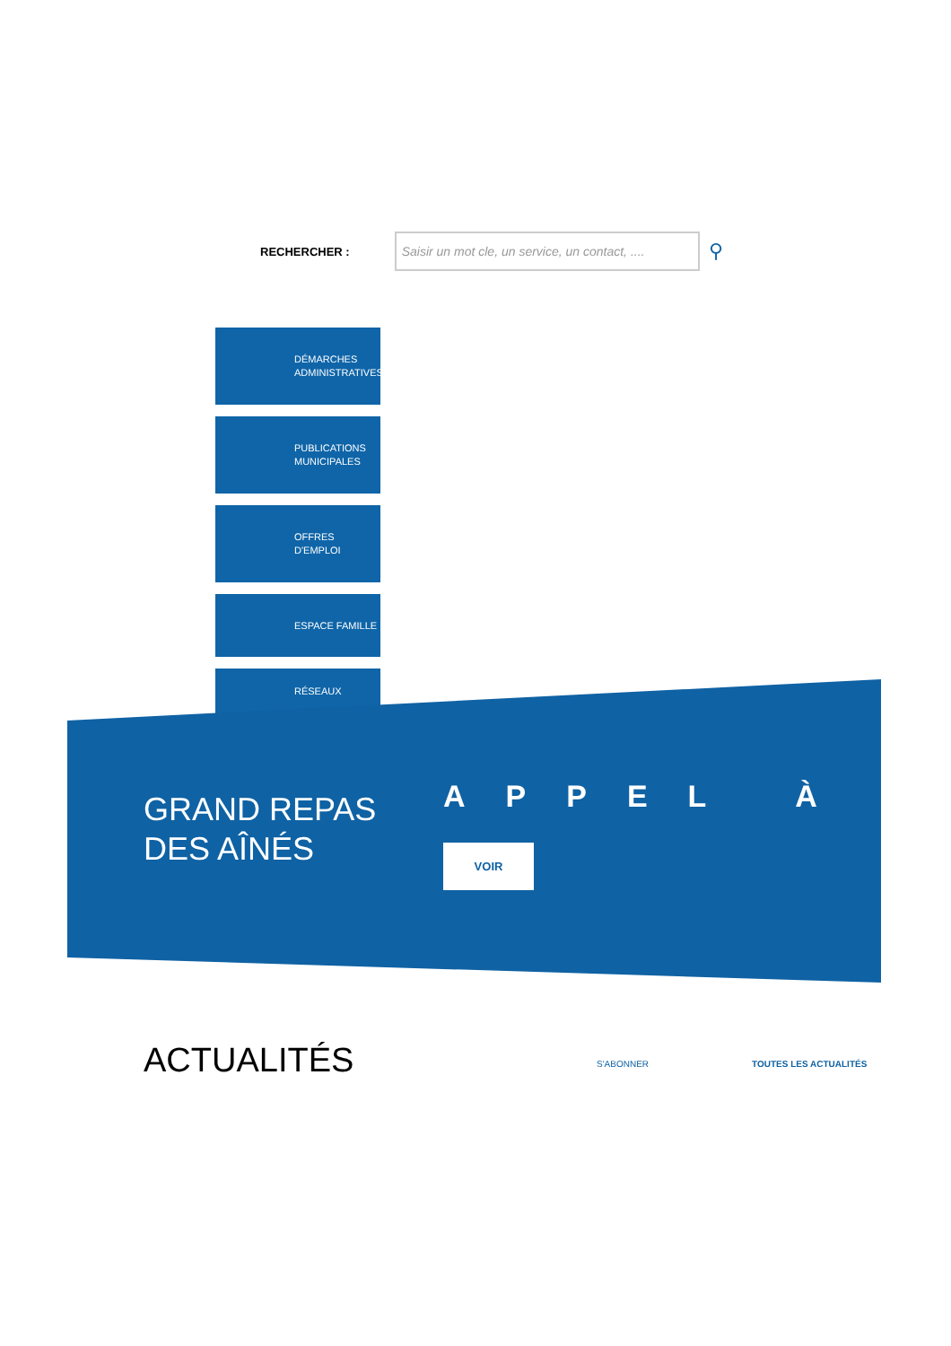RECHERCHER :
Saisir un mot cle, un service, un contact, ....
⚲
DÉMARCHES
ADMINISTRATIVES
PUBLICATIONS
MUNICIPALES
OFFRES
D'EMPLOI
ESPACE FAMILLE
RÉSEAUX
GRAND REPAS
DES AÎNÉS
APPEL À
VOIR
ACTUALITÉS S'ABONNER TOUTES LES ACTUALITÉS